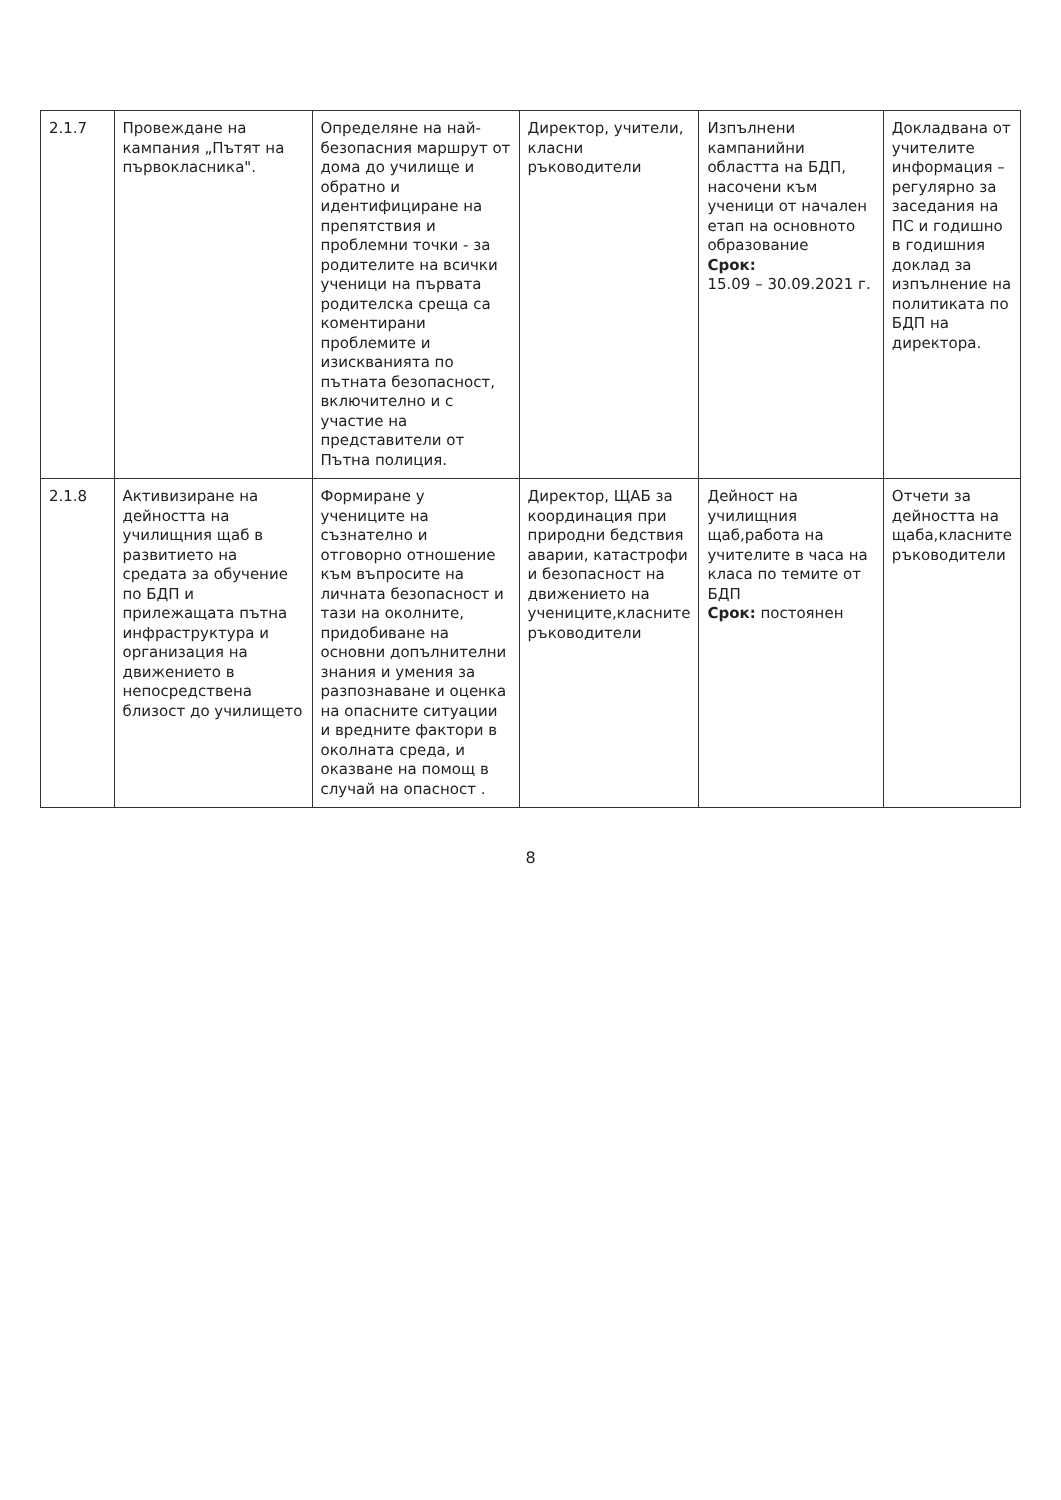| 2.1.7 | Провеждане на кампания „Пътят на първокласника". | Определяне на най-безопасния маршрут от дома до училище и обратно и идентифициране на препятствия и проблемни точки - за родителите на всички ученици на първата родителска среща са коментирани проблемите и изискванията по пътната безопасност, включително и с участие на представители от Пътна полиция. | Директор, учители, класни ръководители | Изпълнени кампанийни областта на БДП, насочени към ученици от начален етап на основното образование Срок: 15.09 – 30.09.2021 г. | Докладвана от учителите информация – регулярно за заседания на ПС и годишно в годишния доклад за изпълнение на политиката по БДП на директора. |
| 2.1.8 | Активизиране на дейността на училищния щаб в развитието на средата за обучение по БДП и прилежащата пътна инфраструктура и организация на движението в непосредствена близост до училището | Формиране у учениците на съзнателно и отговорно отношение към въпросите на личната безопасност и тази на околните, придобиване на основни допълнителни знания и умения за разпознаване и оценка на опасните ситуации и вредните фактори в околната среда, и оказване на помощ в случай на опасност . | Директор, ЩАБ за координация при природни бедствия аварии, катастрофи и безопасност на движението на учениците,класните ръководители | Дейност на училищния щаб,работа на учителите в часа на класа по темите от БДП Срок: постоянен | Отчети за дейността на щаба,класните ръководители |
8